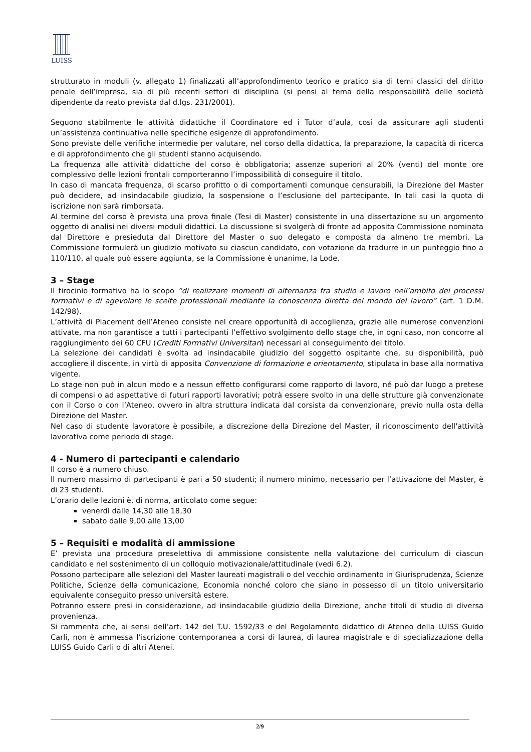LUISS
strutturato in moduli (v. allegato 1) finalizzati all’approfondimento teorico e pratico sia di temi classici del diritto penale dell’impresa, sia di più recenti settori di disciplina (si pensi al tema della responsabilità delle società dipendente da reato prevista dal d.lgs. 231/2001).
Seguono stabilmente le attività didattiche il Coordinatore ed i Tutor d’aula, così da assicurare agli studenti un’assistenza continuativa nelle specifiche esigenze di approfondimento.
Sono previste delle verifiche intermedie per valutare, nel corso della didattica, la preparazione, la capacità di ricerca e di approfondimento che gli studenti stanno acquisendo.
La frequenza alle attività didattiche del corso è obbligatoria; assenze superiori al 20% (venti) del monte ore complessivo delle lezioni frontali comporteranno l’impossibilità di conseguire il titolo.
In caso di mancata frequenza, di scarso profitto o di comportamenti comunque censurabili, la Direzione del Master può decidere, ad insindacabile giudizio, la sospensione o l’esclusione del partecipante. In tali casi la quota di iscrizione non sarà rimborsata.
Al termine del corso è prevista una prova finale (Tesi di Master) consistente in una dissertazione su un argomento oggetto di analisi nei diversi moduli didattici. La discussione si svolgerà di fronte ad apposita Commissione nominata dal Direttore e presieduta dal Direttore del Master o suo delegato e composta da almeno tre membri. La Commissione formulerà un giudizio motivato su ciascun candidato, con votazione da tradurre in un punteggio fino a 110/110, al quale può essere aggiunta, se la Commissione è unanime, la Lode.
3 – Stage
Il tirocinio formativo ha lo scopo “di realizzare momenti di alternanza fra studio e lavoro nell’ambito dei processi formativi e di agevolare le scelte professionali mediante la conoscenza diretta del mondo del lavoro” (art. 1 D.M. 142/98).
L’attività di Placement dell’Ateneo consiste nel creare opportunità di accoglienza, grazie alle numerose convenzioni attivate, ma non garantisce a tutti i partecipanti l’effettivo svolgimento dello stage che, in ogni caso, non concorre al raggiungimento dei 60 CFU (Crediti Formativi Universitari) necessari al conseguimento del titolo.
La selezione dei candidati è svolta ad insindacabile giudizio del soggetto ospitante che, su disponibilità, può accogliere il discente, in virtù di apposita Convenzione di formazione e orientamento, stipulata in base alla normativa vigente.
Lo stage non può in alcun modo e a nessun effetto configurarsi come rapporto di lavoro, né può dar luogo a pretese di compensi o ad aspettative di futuri rapporti lavorativi; potrà essere svolto in una delle strutture già convenzionate con il Corso o con l’Ateneo, ovvero in altra struttura indicata dal corsista da convenzionare, previo nulla osta della Direzione del Master.
Nel caso di studente lavoratore è possibile, a discrezione della Direzione del Master, il riconoscimento dell'attività lavorativa come periodo di stage.
4 - Numero di partecipanti e calendario
Il corso è a numero chiuso.
Il numero massimo di partecipanti è pari a 50 studenti; il numero minimo, necessario per l’attivazione del Master, è di 23 studenti.
L’orario delle lezioni è, di norma, articolato come segue:
venerdì dalle 14,30 alle 18,30
sabato dalle 9,00 alle 13,00
5 – Requisiti e modalità di ammissione
E’ prevista una procedura preselettiva di ammissione consistente nella valutazione del curriculum di ciascun candidato e nel sostenimento di un colloquio motivazionale/attitudinale (vedi 6.2).
Possono partecipare alle selezioni del Master laureati magistrali o del vecchio ordinamento in Giurisprudenza, Scienze Politiche, Scienze della comunicazione, Economia nonché coloro che siano in possesso di un titolo universitario equivalente conseguito presso università estere.
Potranno essere presi in considerazione, ad insindacabile giudizio della Direzione, anche titoli di studio di diversa provenienza.
Si rammenta che, ai sensi dell’art. 142 del T.U. 1592/33 e del Regolamento didattico di Ateneo della LUISS Guido Carli, non è ammessa l’iscrizione contemporanea a corsi di laurea, di laurea magistrale e di specializzazione della LUISS Guido Carli o di altri Atenei.
2/9